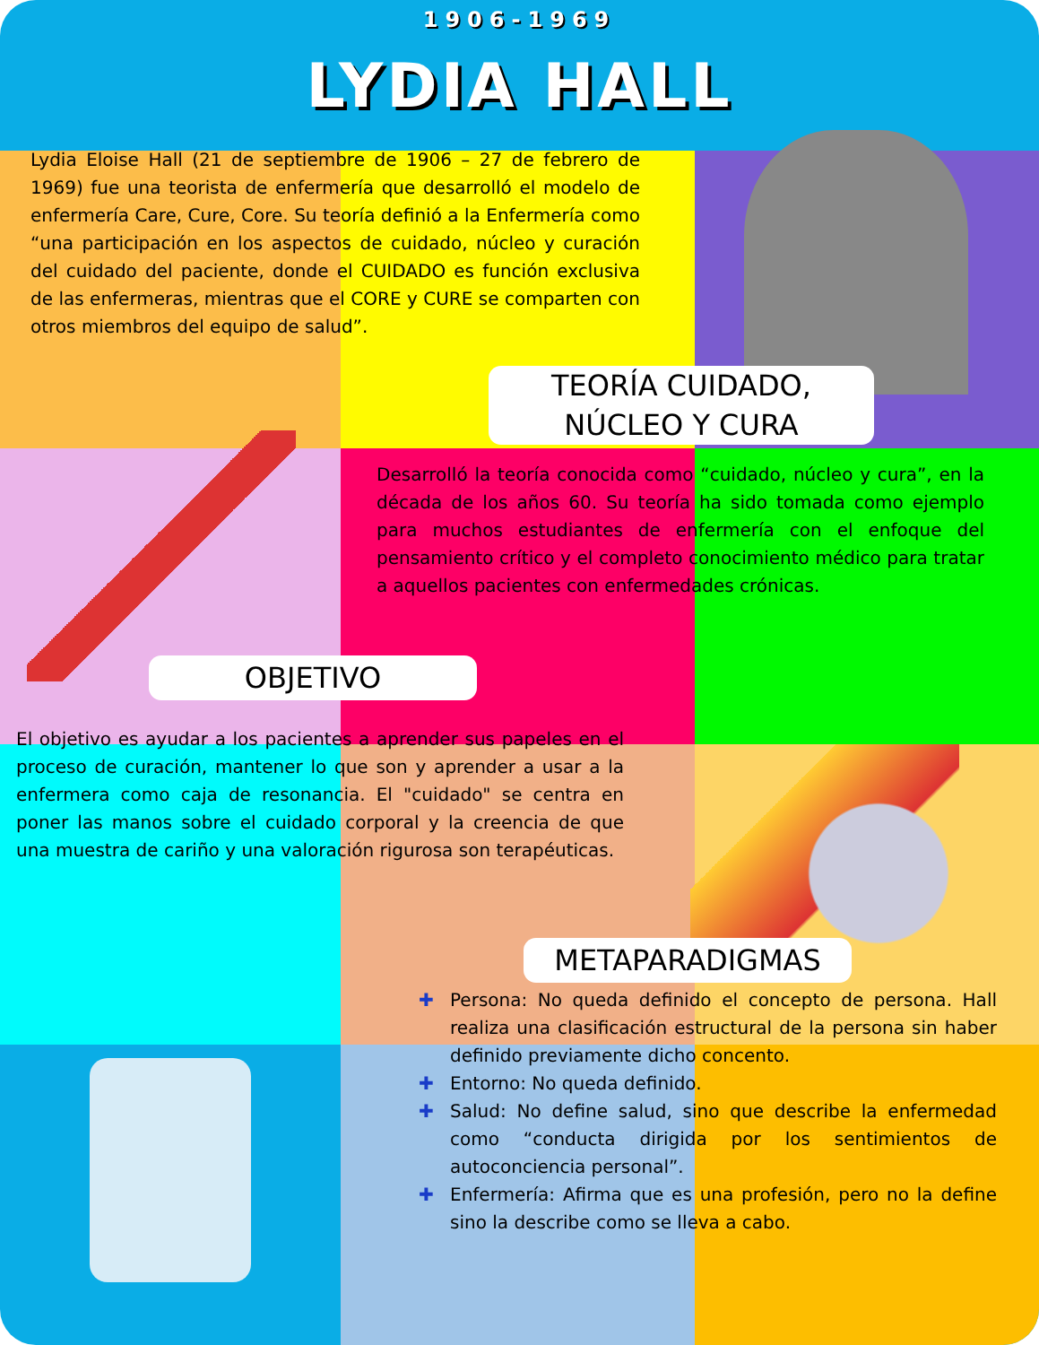1906-1969
LYDIA HALL
Lydia Eloise Hall (21 de septiembre de 1906 – 27 de febrero de 1969) fue una teorista de enfermería que desarrolló el modelo de enfermería Care, Cure, Core. Su teoría definió a la Enfermería como “una participación en los aspectos de cuidado, núcleo y curación del cuidado del paciente, donde el CUIDADO es función exclusiva de las enfermeras, mientras que el CORE y CURE se comparten con otros miembros del equipo de salud”.
TEORÍA CUIDADO,
NÚCLEO Y CURA
Desarrolló la teoría conocida como “cuidado, núcleo y cura”, en la década de los años 60. Su teoría ha sido tomada como ejemplo para muchos estudiantes de enfermería con el enfoque del pensamiento crítico y el completo conocimiento médico para tratar a aquellos pacientes con enfermedades crónicas.
OBJETIVO
El objetivo es ayudar a los pacientes a aprender sus papeles en el proceso de curación, mantener lo que son y aprender a usar a la enfermera como caja de resonancia. El "cuidado" se centra en poner las manos sobre el cuidado corporal y la creencia de que una muestra de cariño y una valoración rigurosa son terapéuticas.
METAPARADIGMAS
✚ Persona: No queda definido el concepto de persona. Hall realiza una clasificación estructural de la persona sin haber definido previamente dicho concento.
✚ Entorno: No queda definido.
✚ Salud: No define salud, sino que describe la enfermedad como “conducta dirigida por los sentimientos de autoconciencia personal”.
✚ Enfermería: Afirma que es una profesión, pero no la define sino la describe como se lleva a cabo.